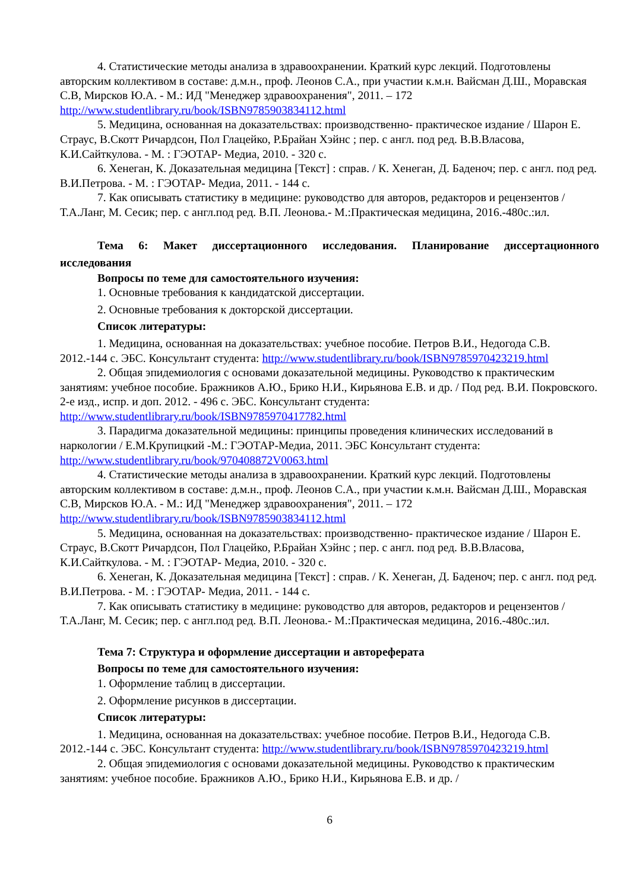4. Статистические методы анализа в здравоохранении. Краткий курс лекций. Подготовлены авторским коллективом в составе: д.м.н., проф. Леонов С.А., при участии к.м.н. Вайсман Д.Ш., Моравская С.В, Мирсков Ю.А. - М.: ИД "Менеджер здравоохранения", 2011. – 172 http://www.studentlibrary.ru/book/ISBN9785903834112.html
5. Медицина, основанная на доказательствах: производственно- практическое издание / Шарон Е. Страус, В.Скотт Ричардсон, Пол Глацейко, Р.Брайан Хэйнс ; пер. с англ. под ред. В.В.Власова, К.И.Сайткулова. - М. : ГЭОТАР- Медиа, 2010. - 320 с.
6. Хенеган, К. Доказательная медицина [Текст] : справ. / К. Хенеган, Д. Баденоч; пер. с англ. под ред. В.И.Петрова. - М. : ГЭОТАР- Медиа, 2011. - 144 с.
7. Как описывать статистику в медицине: руководство для авторов, редакторов и рецензентов /Т.А.Ланг, М. Сесик; пер. с англ.под ред. В.П. Леонова.- М.:Практическая медицина, 2016.-480с.:ил.
Тема 6: Макет диссертационного исследования. Планирование диссертационного исследования
Вопросы по теме для самостоятельного изучения:
1. Основные требования к кандидатской диссертации.
2. Основные требования к докторской диссертации.
Список литературы:
1. Медицина, основанная на доказательствах: учебное пособие. Петров В.И., Недогода С.В. 2012.-144 с. ЭБС. Консультант студента: http://www.studentlibrary.ru/book/ISBN9785970423219.html
2. Общая эпидемиология с основами доказательной медицины. Руководство к практическим занятиям: учебное пособие. Бражников А.Ю., Брико Н.И., Кирьянова Е.В. и др. / Под ред. В.И. Покровского. 2-е изд., испр. и доп. 2012. - 496 с. ЭБС. Консультант студента: http://www.studentlibrary.ru/book/ISBN9785970417782.html
3. Парадигма доказательной медицины: принципы проведения клинических исследований в наркологии / Е.М.Крупицкий -М.: ГЭОТАР-Медиа, 2011. ЭБС Консультант студента: http://www.studentlibrary.ru/book/970408872V0063.html
4. Статистические методы анализа в здравоохранении. Краткий курс лекций. Подготовлены авторским коллективом в составе: д.м.н., проф. Леонов С.А., при участии к.м.н. Вайсман Д.Ш., Моравская С.В, Мирсков Ю.А. - М.: ИД "Менеджер здравоохранения", 2011. – 172 http://www.studentlibrary.ru/book/ISBN9785903834112.html
5. Медицина, основанная на доказательствах: производственно- практическое издание / Шарон Е. Страус, В.Скотт Ричардсон, Пол Глацейко, Р.Брайан Хэйнс ; пер. с англ. под ред. В.В.Власова, К.И.Сайткулова. - М. : ГЭОТАР- Медиа, 2010. - 320 с.
6. Хенеган, К. Доказательная медицина [Текст] : справ. / К. Хенеган, Д. Баденоч; пер. с англ. под ред. В.И.Петрова. - М. : ГЭОТАР- Медиа, 2011. - 144 с.
7. Как описывать статистику в медицине: руководство для авторов, редакторов и рецензентов /Т.А.Ланг, М. Сесик; пер. с англ.под ред. В.П. Леонова.- М.:Практическая медицина, 2016.-480с.:ил.
Тема 7: Структура и оформление диссертации и автореферата
Вопросы по теме для самостоятельного изучения:
1. Оформление таблиц в диссертации.
2. Оформление рисунков в диссертации.
Список литературы:
1. Медицина, основанная на доказательствах: учебное пособие. Петров В.И., Недогода С.В. 2012.-144 с. ЭБС. Консультант студента: http://www.studentlibrary.ru/book/ISBN9785970423219.html
2. Общая эпидемиология с основами доказательной медицины. Руководство к практическим занятиям: учебное пособие. Бражников А.Ю., Брико Н.И., Кирьянова Е.В. и др. /
6